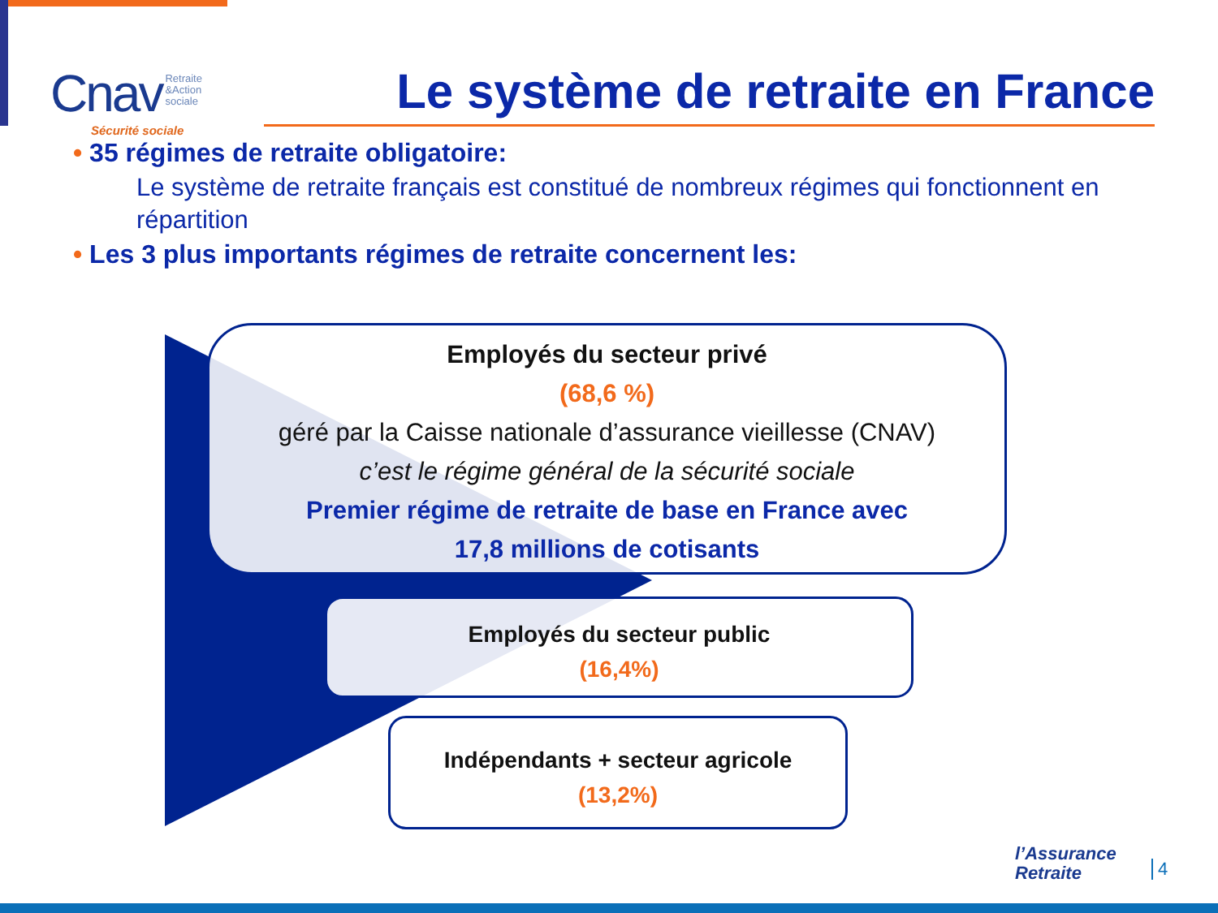Cnav Retraite
&Action
sociale
Sécurité sociale
Le système de retraite en France
• 35 régimes de retraite obligatoire:
Le système de retraite français est constitué de nombreux régimes qui fonctionnent en répartition
• Les 3 plus importants régimes de retraite concernent les:
Employés du secteur privé
(68,6 %)
géré par la Caisse nationale d’assurance vieillesse (CNAV)
c’est le régime général de la sécurité sociale
Premier régime de retraite de base en France avec
17,8 millions de cotisants
Employés du secteur public
(16,4%)
Indépendants + secteur agricole
(13,2%)
l’Assurance
Retraite
4